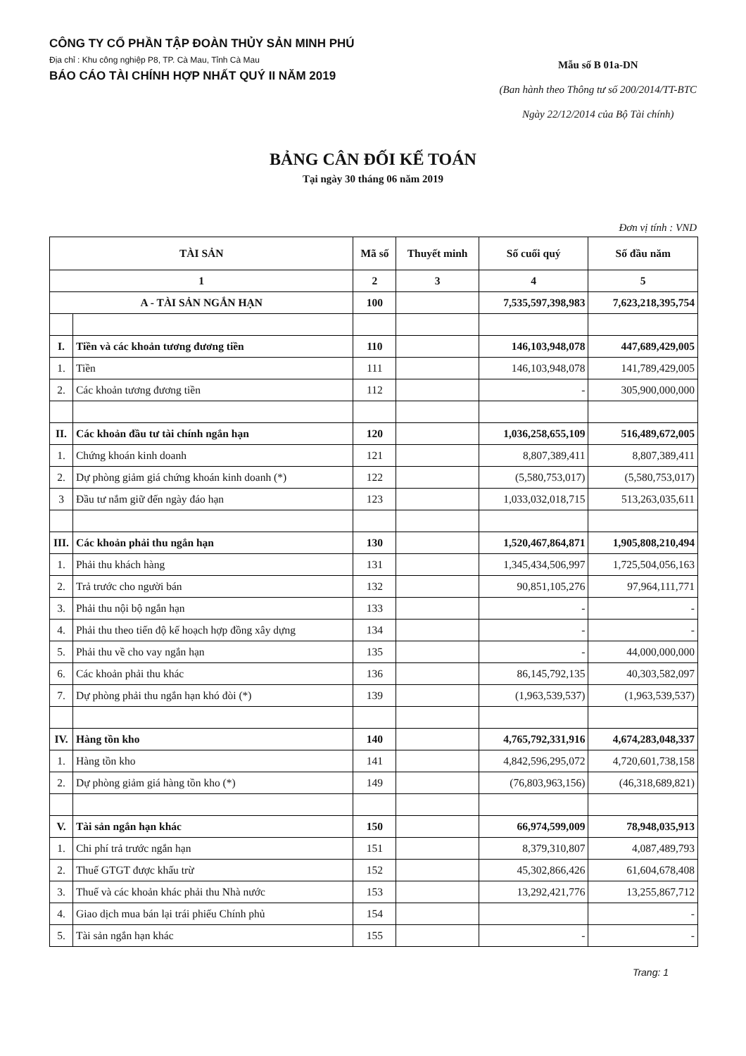CÔNG TY CỔ PHẦN TẬP ĐOÀN THỦY SẢN MINH PHÚ
Địa chỉ : Khu công nghiệp P8, TP. Cà Mau, Tỉnh Cà Mau
BÁO CÁO TÀI CHÍNH HỢP NHẤT QUÝ II NĂM 2019
Mẫu số B 01a-DN
(Ban hành theo Thông tư số 200/2014/TT-BTC
Ngày 22/12/2014 của Bộ Tài chính)
BẢNG CÂN ĐỐI KẾ TOÁN
Tại ngày 30 tháng 06 năm 2019
Đơn vị tính : VND
| TÀI SẢN | | Mã số | Thuyết minh | Số cuối quý | Số đầu năm |
| --- | --- | --- | --- | --- | --- |
| 1 | | 2 | 3 | 4 | 5 |
| A - TÀI SẢN NGẮN HẠN | | 100 | | 7,535,597,398,983 | 7,623,218,395,754 |
| I. | Tiền và các khoản tương đương tiền | 110 | | 146,103,948,078 | 447,689,429,005 |
| 1. | Tiền | 111 | | 146,103,948,078 | 141,789,429,005 |
| 2. | Các khoản tương đương tiền | 112 | | - | 305,900,000,000 |
| II. | Các khoản đầu tư tài chính ngắn hạn | 120 | | 1,036,258,655,109 | 516,489,672,005 |
| 1. | Chứng khoán kinh doanh | 121 | | 8,807,389,411 | 8,807,389,411 |
| 2. | Dự phòng giảm giá chứng khoán kinh doanh (*) | 122 | | (5,580,753,017) | (5,580,753,017) |
| 3 | Đầu tư nắm giữ đến ngày đáo hạn | 123 | | 1,033,032,018,715 | 513,263,035,611 |
| III. | Các khoản phải thu ngắn hạn | 130 | | 1,520,467,864,871 | 1,905,808,210,494 |
| 1. | Phải thu khách hàng | 131 | | 1,345,434,506,997 | 1,725,504,056,163 |
| 2. | Trả trước cho người bán | 132 | | 90,851,105,276 | 97,964,111,771 |
| 3. | Phải thu nội bộ ngắn hạn | 133 | | - | - |
| 4. | Phải thu theo tiến độ kế hoạch hợp đồng xây dựng | 134 | | - | - |
| 5. | Phải thu về cho vay ngắn hạn | 135 | | - | 44,000,000,000 |
| 6. | Các khoản phải thu khác | 136 | | 86,145,792,135 | 40,303,582,097 |
| 7. | Dự phòng phải thu ngắn hạn khó đòi (*) | 139 | | (1,963,539,537) | (1,963,539,537) |
| IV. | Hàng tồn kho | 140 | | 4,765,792,331,916 | 4,674,283,048,337 |
| 1. | Hàng tồn kho | 141 | | 4,842,596,295,072 | 4,720,601,738,158 |
| 2. | Dự phòng giảm giá hàng tồn kho (*) | 149 | | (76,803,963,156) | (46,318,689,821) |
| V. | Tài sản ngắn hạn khác | 150 | | 66,974,599,009 | 78,948,035,913 |
| 1. | Chi phí trả trước ngắn hạn | 151 | | 8,379,310,807 | 4,087,489,793 |
| 2. | Thuế GTGT được khấu trừ | 152 | | 45,302,866,426 | 61,604,678,408 |
| 3. | Thuế và các khoản khác phải thu Nhà nước | 153 | | 13,292,421,776 | 13,255,867,712 |
| 4. | Giao dịch mua bán lại trái phiếu Chính phủ | 154 | | | - |
| 5. | Tài sản ngắn hạn khác | 155 | | - | - |
Trang: 1